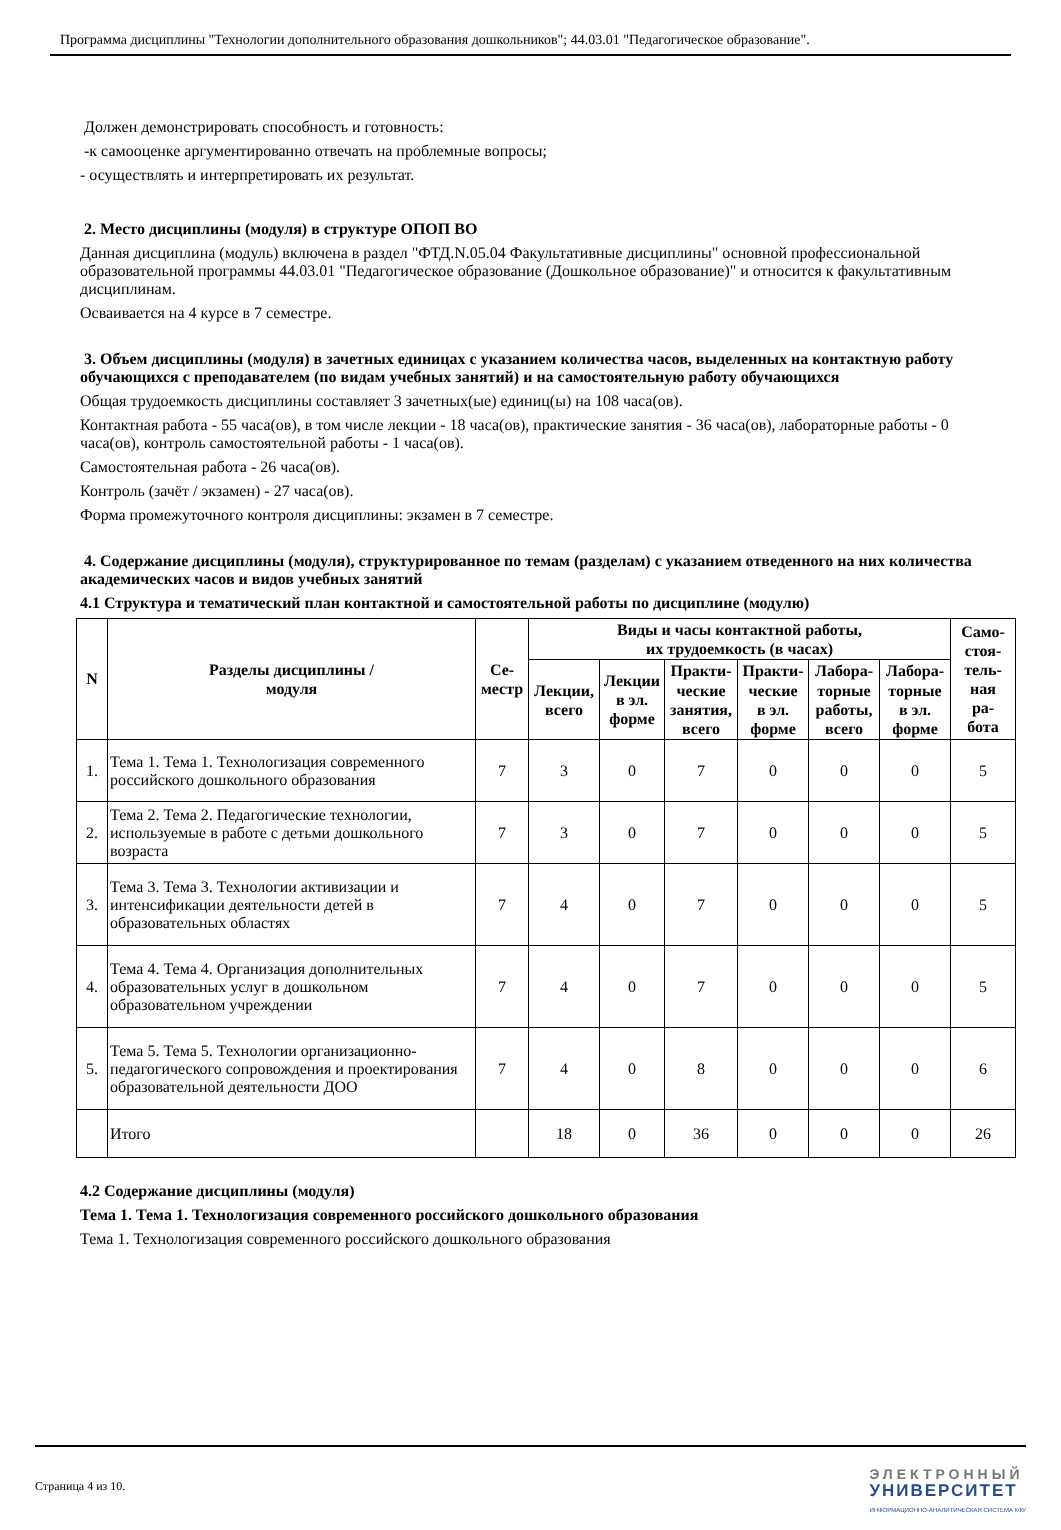Программа дисциплины "Технологии дополнительного образования дошкольников"; 44.03.01 "Педагогическое образование".
Должен демонстрировать способность и готовность:
-к самооценке аргументированно отвечать на проблемные вопросы;
- осуществлять и интерпретировать их результат.
2. Место дисциплины (модуля) в структуре ОПОП ВО
Данная дисциплина (модуль) включена в раздел "ФТД.N.05.04 Факультативные дисциплины" основной профессиональной образовательной программы 44.03.01 "Педагогическое образование (Дошкольное образование)" и относится к факультативным дисциплинам.
Осваивается на 4 курсе в 7 семестре.
3. Объем дисциплины (модуля) в зачетных единицах с указанием количества часов, выделенных на контактную работу обучающихся с преподавателем (по видам учебных занятий) и на самостоятельную работу обучающихся
Общая трудоемкость дисциплины составляет 3 зачетных(ые) единиц(ы) на 108 часа(ов).
Контактная работа - 55 часа(ов), в том числе лекции - 18 часа(ов), практические занятия - 36 часа(ов), лабораторные работы - 0 часа(ов), контроль самостоятельной работы - 1 часа(ов).
Самостоятельная работа - 26 часа(ов).
Контроль (зачёт / экзамен) - 27 часа(ов).
Форма промежуточного контроля дисциплины: экзамен в 7 семестре.
4. Содержание дисциплины (модуля), структурированное по темам (разделам) с указанием отведенного на них количества академических часов и видов учебных занятий
4.1 Структура и тематический план контактной и самостоятельной работы по дисциплине (модулю)
| N | Разделы дисциплины / модуля | Се- местр | Виды и часы контактной работы, их трудоемкость (в часах) | | | | | | Само- стоя- тель- ная ра- бота |
| --- | --- | --- | --- | --- | --- | --- | --- | --- | --- |
| | | | Лекции, всего | Лекции в эл. форме | Практи- ческие занятия, всего | Практи- ческие в эл. форме | Лабора- торные работы, всего | Лабора- торные в эл. форме | |
| 1. | Тема 1. Тема 1. Технологизация современного российского дошкольного образования | 7 | 3 | 0 | 7 | 0 | 0 | 0 | 5 |
| 2. | Тема 2. Тема 2. Педагогические технологии, используемые в работе с детьми дошкольного возраста | 7 | 3 | 0 | 7 | 0 | 0 | 0 | 5 |
| 3. | Тема 3. Тема 3. Технологии активизации и интенсификации деятельности детей в образовательных областях | 7 | 4 | 0 | 7 | 0 | 0 | 0 | 5 |
| 4. | Тема 4. Тема 4. Организация дополнительных образовательных услуг в дошкольном образовательном учреждении | 7 | 4 | 0 | 7 | 0 | 0 | 0 | 5 |
| 5. | Тема 5. Тема 5. Технологии организационно-педагогического сопровождения и проектирования образовательной деятельности ДОО | 7 | 4 | 0 | 8 | 0 | 0 | 0 | 6 |
| | Итого | | 18 | 0 | 36 | 0 | 0 | 0 | 26 |
4.2 Содержание дисциплины (модуля)
Тема 1. Тема 1. Технологизация современного российского дошкольного образования
Тема 1. Технологизация современного российского дошкольного образования
Страница 4 из 10.
ЭЛЕКТРОННЫЙ
УНИВЕРСИТЕТ
ИНФОРМАЦИОННО-АНАЛИТИЧЕСКАЯ СИСТЕМА КФУ